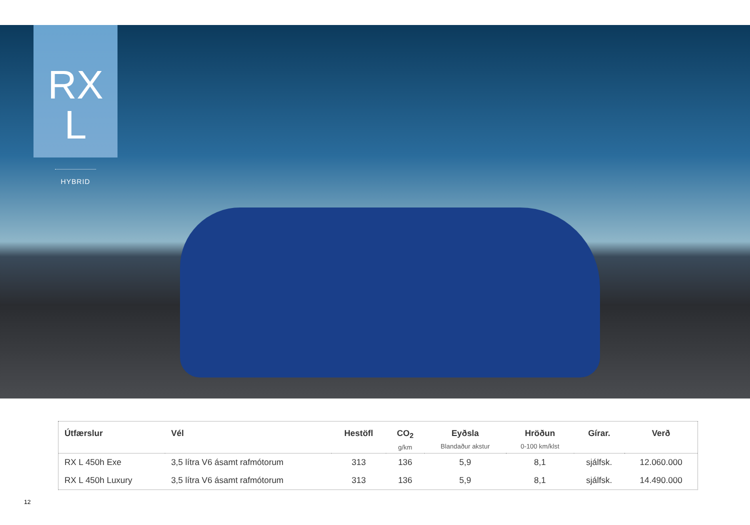RX L
HYBRID
| Útfærslur | Vél | Hestöfl | CO<sub>2</sub> g/km | Eyðsla Blandaður akstur | Hröðun 0-100 km/klst | Gírar. | Verð |
| --- | --- | --- | --- | --- | --- | --- | --- |
| RX L 450h Exe | 3,5 lítra V6 ásamt rafmótorum | 313 | 136 | 5,9 | 8,1 | sjálfsk. | 12.060.000 |
| RX L 450h Luxury | 3,5 lítra V6 ásamt rafmótorum | 313 | 136 | 5,9 | 8,1 | sjálfsk. | 14.490.000 |
12